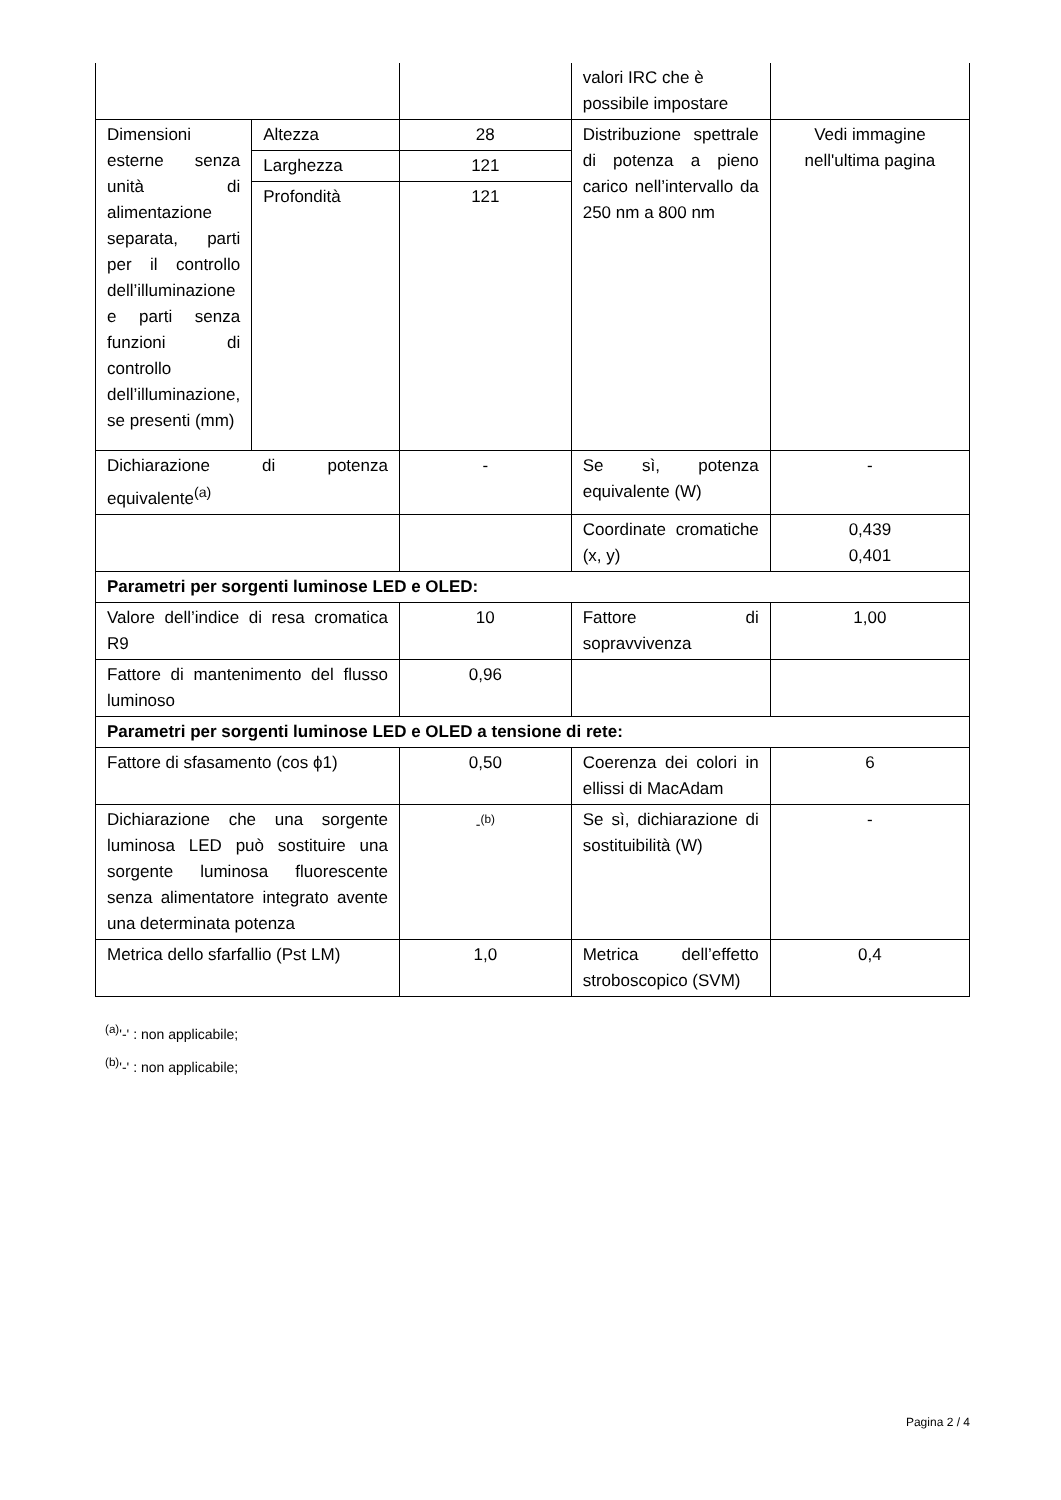| | | | valori IRC che è possibile impostare | |
| Dimensioni esterne senza unità di alimentazione separata, parti per il controllo dell’illuminazione e parti senza funzioni di controllo dell’illuminazione, se presenti (mm) | Altezza | 28 | Distribuzione spettrale di potenza a pieno carico nell’intervallo da 250 nm a 800 nm | Vedi immagine nell'ultima pagina |
| | Larghezza | 121 | | |
| | Profondità | 121 | | |
| Dichiarazione di potenza equivalente<sup>(a)</sup> | | - | Se sì, potenza equivalente (W) | - |
| | | | Coordinate cromatiche (x, y) | 0,439 0,401 |
| Parametri per sorgenti luminose LED e OLED: | | | | |
| Valore dell’indice di resa cromatica R9 | | 10 | Fattore di sopravvivenza | 1,00 |
| Fattore di mantenimento del flusso luminoso | | 0,96 | | |
| Parametri per sorgenti luminose LED e OLED a tensione di rete: | | | | |
| Fattore di sfasamento (cos ϕ1) | | 0,50 | Coerenza dei colori in ellissi di MacAdam | 6 |
| Dichiarazione che una sorgente luminosa LED può sostituire una sorgente luminosa fluorescente senza alimentatore integrato avente una determinata potenza | | -<sup>(b)</sup> | Se sì, dichiarazione di sostituibilità (W) | - |
| Metrica dello sfarfallio (Pst LM) | | 1,0 | Metrica dell’effetto stroboscopico (SVM) | 0,4 |
<sup>(a)</sup> '-' : non applicabile;
<sup>(b)</sup> '-' : non applicabile;
Pagina 2 / 4